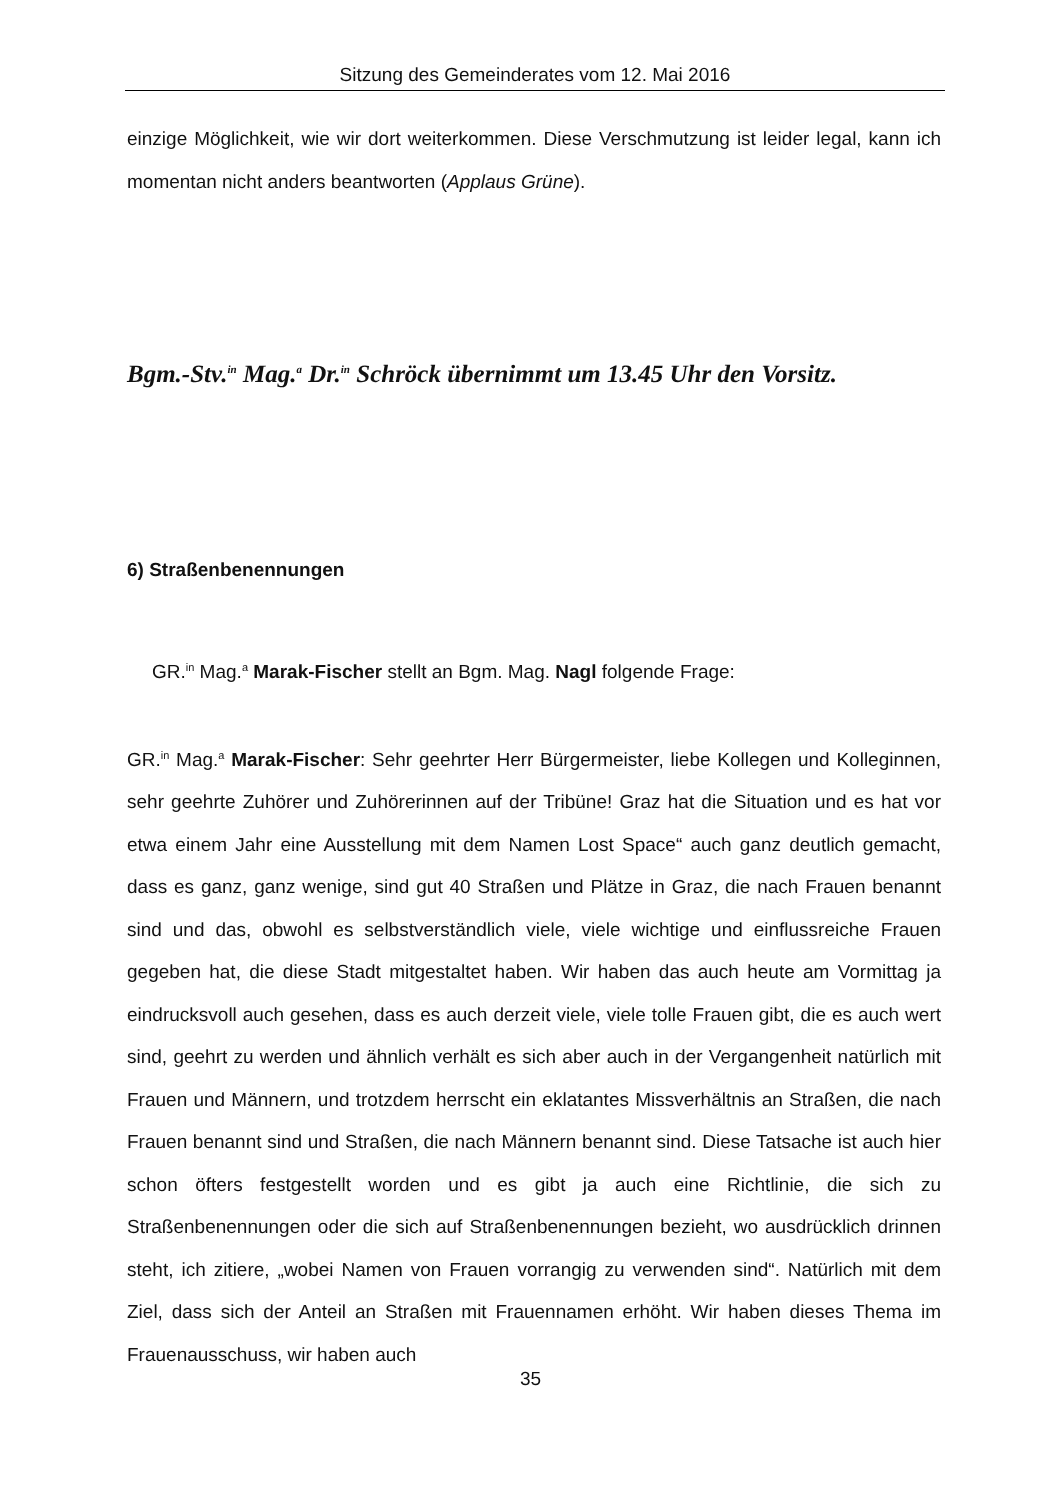Sitzung des Gemeinderates vom 12. Mai 2016
einzige Möglichkeit, wie wir dort weiterkommen. Diese Verschmutzung ist leider legal, kann ich momentan nicht anders beantworten (Applaus Grüne).
Bgm.-Stv.<sup>in</sup> Mag.<sup>a</sup> Dr.<sup>in</sup> Schröck übernimmt um 13.45 Uhr den Vorsitz.
6) Straßenbenennungen
GR.<sup>in</sup> Mag.<sup>a</sup> Marak-Fischer stellt an Bgm. Mag. Nagl folgende Frage:
GR.<sup>in</sup> Mag.<sup>a</sup> Marak-Fischer: Sehr geehrter Herr Bürgermeister, liebe Kollegen und Kolleginnen, sehr geehrte Zuhörer und Zuhörerinnen auf der Tribüne! Graz hat die Situation und es hat vor etwa einem Jahr eine Ausstellung mit dem Namen Lost Space“ auch ganz deutlich gemacht, dass es ganz, ganz wenige, sind gut 40 Straßen und Plätze in Graz, die nach Frauen benannt sind und das, obwohl es selbstverständlich viele, viele wichtige und einflussreiche Frauen gegeben hat, die diese Stadt mitgestaltet haben. Wir haben das auch heute am Vormittag ja eindrucksvoll auch gesehen, dass es auch derzeit viele, viele tolle Frauen gibt, die es auch wert sind, geehrt zu werden und ähnlich verhält es sich aber auch in der Vergangenheit natürlich mit Frauen und Männern, und trotzdem herrscht ein eklatantes Missverhältnis an Straßen, die nach Frauen benannt sind und Straßen, die nach Männern benannt sind. Diese Tatsache ist auch hier schon öfters festgestellt worden und es gibt ja auch eine Richtlinie, die sich zu Straßenbenennungen oder die sich auf Straßenbenennungen bezieht, wo ausdrücklich drinnen steht, ich zitiere, „wobei Namen von Frauen vorrangig zu verwenden sind“. Natürlich mit dem Ziel, dass sich der Anteil an Straßen mit Frauennamen erhöht. Wir haben dieses Thema im Frauenausschuss, wir haben auch
35